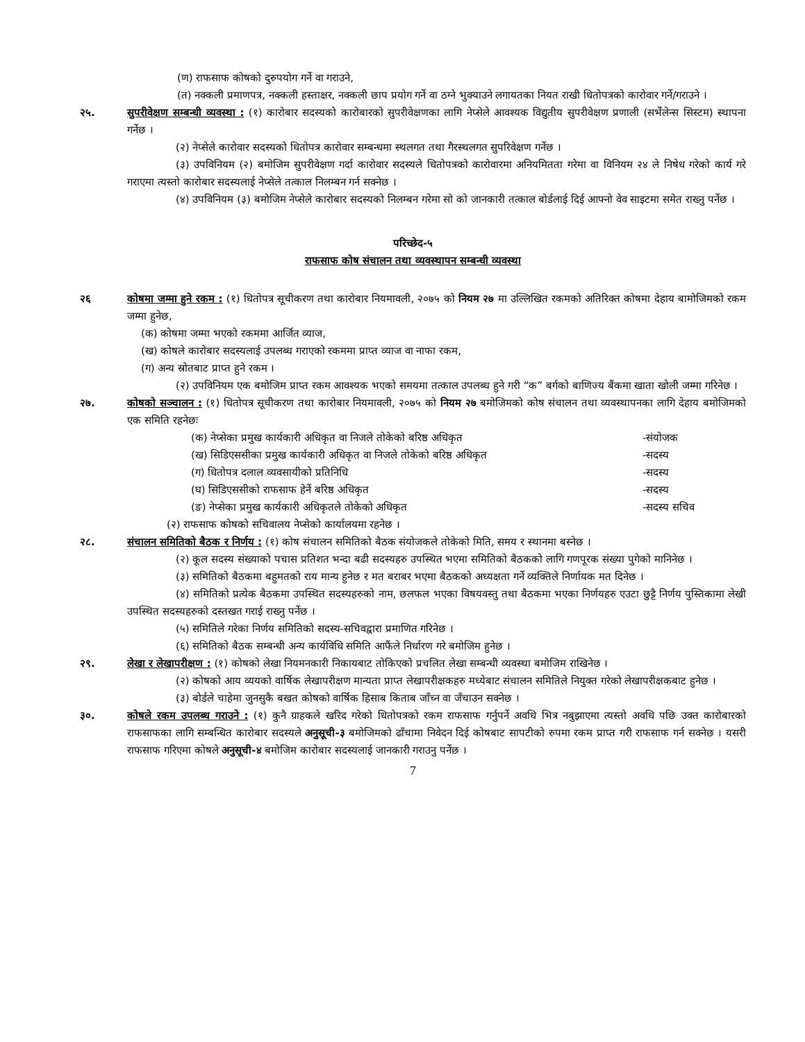(ण) राफसाफ कोषको दुरुपयोग गर्ने वा गराउने,
(त) नक्कली प्रमाणपत्र, नक्कली हस्ताक्षर, नक्कली छाप प्रयोग गर्ने वा ठग्ने भुक्याउने लगायतका नियत राखी धितोपत्रको कारोवार गर्ने/गराउने ।
२५. सुपरीवेक्षण सम्बन्धी व्यवस्था : (१) कारोबार सदस्यको कारोबारको सुपरीवेक्षणका लागि नेप्सेले आवश्यक विद्युतीय सुपरीवेक्षण प्रणाली (सर्भेलेन्स सिस्टम) स्थापना गर्नेछ ।
(२) नेप्सेले कारोवार सदस्यको धितोपत्र कारोवार सम्बन्धमा स्थलगत तथा गैरस्थलगत सुपरिवेक्षण गर्नेछ ।
(३) उपविनियम (२) बमोजिम सुपरीवेक्षण गर्दा कारोवार सदस्यले धितोपत्रको कारोवारमा अनियमितता गरेमा वा विनियम २४ ले निषेध गरेको कार्य गरे गराएमा त्यस्तो कारोबार सदस्यलाई नेप्सेले तत्काल निलम्बन गर्न सक्नेछ ।
(४) उपविनियम (३) बमोजिम नेप्सेले कारोबार सदस्यको निलम्बन गरेमा सो को जानकारी तत्काल बोर्डलाई दिई आफ्नो वेव साइटमा समेत राख्नु पर्नेछ ।
परिच्छेद-५
राफसाफ कोष संचालन तथा व्यवस्थापन सम्बन्धी व्यवस्था
२६ कोषमा जम्मा हुने रकम : (१) धितोपत्र सूचीकरण तथा कारोबार नियमावली, २०७५ को नियम २७ मा उल्लिखित रकमको अतिरिक्त कोषमा देहाय बामोजिमको रकम जम्मा हुनेछ,
(क) कोषमा जम्मा भएको रकममा आर्जित व्याज,
(ख) कोषले कारोबार सदस्यलाई उपलब्ध गराएको रकममा प्राप्त व्याज वा नाफा रकम,
(ग) अन्य स्रोतबाट प्राप्त हुने रकम ।
(२) उपविनियम एक बमोजिम प्राप्त रकम आवश्यक भएको समयमा तत्काल उपलब्ध हुने गरी “क” बर्गको बाणिज्य बैंकमा खाता खोली जम्मा गरिनेछ ।
२७. कोषको सञ्चालन : (१) धितोपत्र सूचीकरण तथा कारोबार नियमावली, २०७५ को नियम २७ बमोजिमको कोष संचालन तथा व्यवस्थापनका लागि देहाय बमोजिमको एक समिति रहनेछः
(क) नेप्सेका प्रमुख कार्यकारी अधिकृत वा निजले तोकेको बरिष्ठ अधिकृत -संयोजक
(ख) सिडिएससीका प्रमुख कार्यकारी अधिकृत वा निजले तोकेको बरिष्ठ अधिकृत -सदस्य
(ग) धितोपत्र दलाल व्यवसायीको प्रतिनिधि -सदस्य
(घ) सिडिएससीको राफसाफ हेर्ने बरिष्ठ अधिकृत -सदस्य
(ङ) नेप्सेका प्रमुख कार्यकारी अधिकृतले तोकेको अधिकृत -सदस्य सचिव
(२) राफसाफ कोषको सचिवालय नेप्सेको कार्यालयमा रहनेछ ।
२८. संचालन समितिको बैठक र निर्णय : (१) कोष संचालन समितिको बैठक संयोजकले तोकेको मिति, समय र स्थानमा बस्नेछ ।
(२) कूल सदस्य संख्याको पचास प्रतिशत भन्दा बढी सदस्यहरु उपस्थित भएमा समितिको बैठकको लागि गणपूरक संख्या पुगेको मानिनेछ ।
(३) समितिको बैठकमा बहुमतको राय मान्य हुनेछ र मत बराबर भएमा बैठकको अध्यक्षता गर्ने व्यक्तिले निर्णायक मत दिनेछ ।
(४) समितिको प्रत्येक बैठकमा उपस्थित सदस्यहरुको नाम, छलफल भएका विषयवस्तु तथा बैठकमा भएका निर्णयहरु एउटा छुट्टै निर्णय पुस्तिकामा लेखी उपस्थित सदस्यहरुको दस्तखत गराई राख्नु पर्नेछ ।
(५) समितिले गरेका निर्णय समितिको सदस्य-सचिवद्वारा प्रमाणित गरिनेछ ।
(६) समितिको बैठक सम्बन्धी अन्य कार्यविधि समिति आफैंले निर्धारण गरे बमोजिम हुनेछ ।
२९. लेखा र लेखापरीक्षण : (१) कोषको लेखा नियमनकारी निकायबाट तोकिएको प्रचलित लेखा सम्बन्धी व्यवस्था बमोजिम राखिनेछ ।
(२) कोषको आय व्ययको वार्षिक लेखापरीक्षण मान्यता प्राप्त लेखापरीक्षकहरु मध्येबाट संचालन समितिले नियुक्त गरेको लेखापरीक्षकबाट हुनेछ ।
(३) बोर्डले चाहेमा जुनसुकै बखत कोषको वार्षिक हिसाब किताब जाँच्न वा जँचाउन सक्नेछ ।
३०. कोषले रकम उपलब्ध गराउने : (१) कुनै ग्राहकले खरिद गरेको धितोपत्रको रकम राफसाफ गर्नुपर्ने अवधि भित्र नबुझाएमा त्यस्तो अवधि पछि उक्त कारोबारको राफसाफका लागि सम्बन्धित कारोबार सदस्यले अनुसूची-३ बमोजिमको ढाँचामा निवेदन दिई कोषबाट सापटीको रुपमा रकम प्राप्त गरी राफसाफ गर्न सक्नेछ । यसरी राफसाफ गरिएमा कोषले अनुसूची-४ बमोजिम कारोबार सदस्यलाई जानकारी गराउनु पर्नेछ ।
7